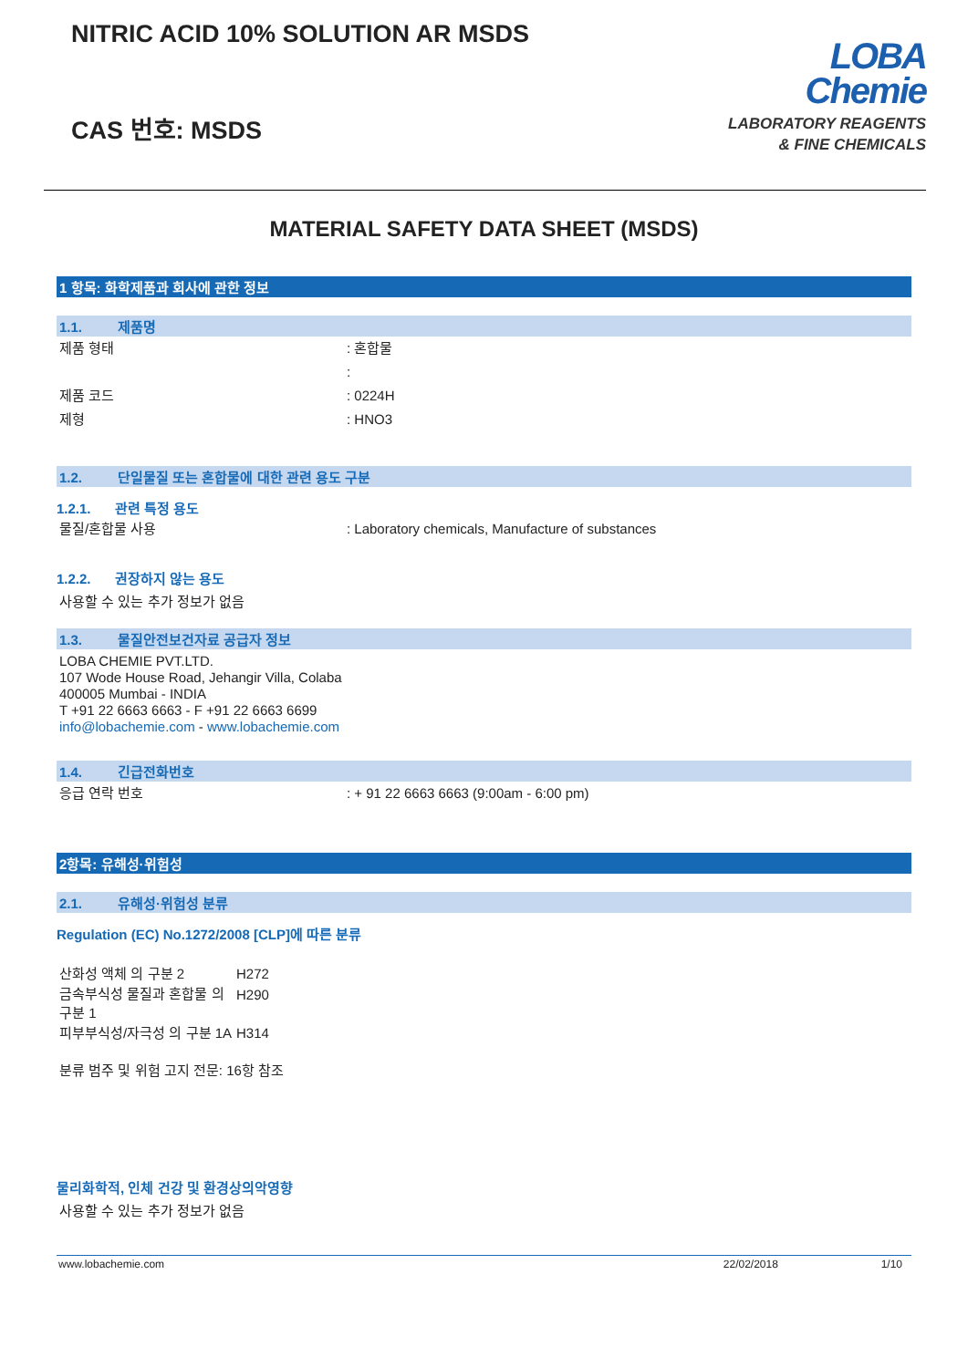NITRIC ACID 10% SOLUTION AR MSDS
CAS 번호: MSDS
LOBA
Chemie
LABORATORY REAGENTS
& FINE CHEMICALS
MATERIAL SAFETY DATA SHEET (MSDS)
1 항목: 화학제품과 회사에 관한 정보
1.1. 제품명
제품 형태 : 혼합물
:
제품 코드 : 0224H
제형 : HNO3
1.2. 단일물질 또는 혼합물에 대한 관련 용도 구분
1.2.1. 관련 특정 용도
물질/혼합물 사용 : Laboratory chemicals, Manufacture of substances
1.2.2. 권장하지 않는 용도
사용할 수 있는 추가 정보가 없음
1.3. 물질안전보건자료 공급자 정보
LOBA CHEMIE PVT.LTD.
107 Wode House Road, Jehangir Villa, Colaba
400005 Mumbai - INDIA
T +91 22 6663 6663 - F +91 22 6663 6699
info@lobachemie.com - www.lobachemie.com
1.4. 긴급전화번호
응급 연락 번호 : + 91 22 6663 6663 (9:00am - 6:00 pm)
2항목: 유해성·위험성
2.1. 유해성·위험성 분류
Regulation (EC) No.1272/2008 [CLP]에 따른 분류
| 산화성 액체 의 구분 2 | H272 |
| 금속부식성 물질과 혼합물 의 구분 1 | H290 |
| 피부부식성/자극성 의 구분 1A | H314 |
분류 범주 및 위험 고지 전문: 16항 참조
물리화학적, 인체 건강 및 환경상의악영향
사용할 수 있는 추가 정보가 없음
www.lobachemie.com 22/02/2018 1/10